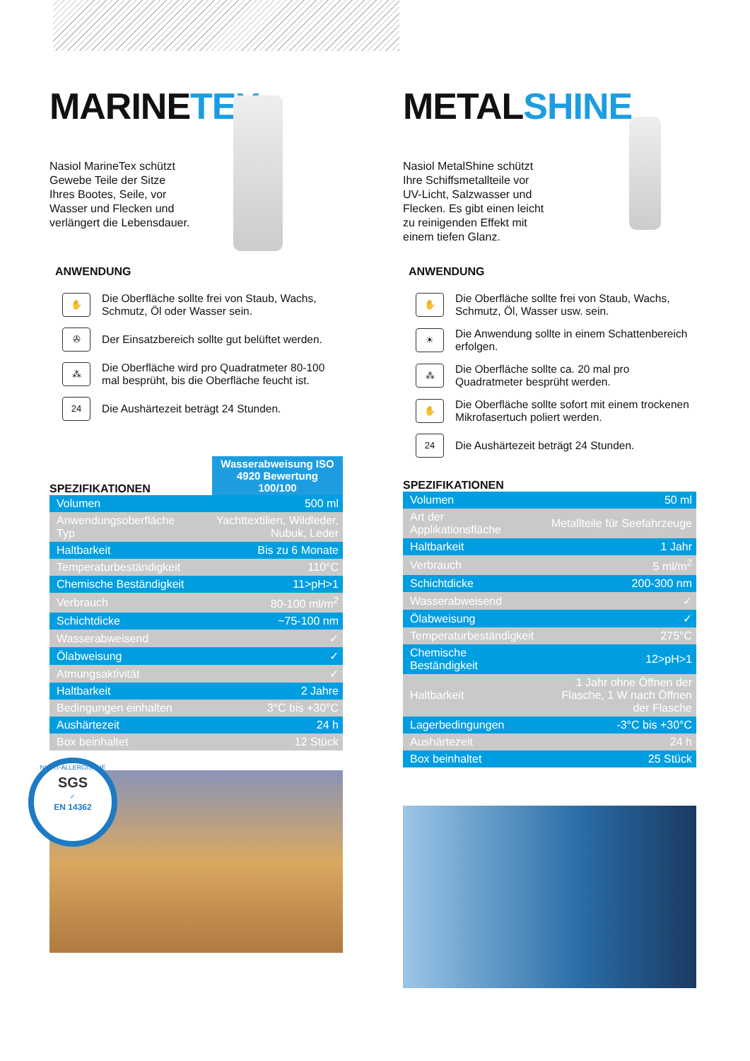MARINETEX
Nasiol MarineTex schützt Gewebe Teile der Sitze Ihres Bootes, Seile, vor Wasser und Flecken und verlängert die Lebensdauer.
ANWENDUNG
✋
Die Oberfläche sollte frei von Staub, Wachs, Schmutz, Öl oder Wasser sein.
✇
Der Einsatzbereich sollte gut belüftet werden.
⁂
Die Oberfläche wird pro Quadratmeter 80-100 mal besprüht, bis die Oberfläche feucht ist.
24
Die Aushärtezeit beträgt 24 Stunden.
SPEZIFIKATIONEN
Wasserabweisung ISO 4920 Bewertung 100/100
| Volumen | 500 ml |
| Anwendungsoberfläche Typ | Yachttextilien, Wildleder, Nubuk, Leder |
| Haltbarkeit | Bis zu 6 Monate |
| Temperaturbeständigkeit | 110°C |
| Chemische Beständigkeit | 11>pH>1 |
| Verbrauch | 80-100 ml/m<sup>2</sup> |
| Schichtdicke | ~75-100 nm |
| Wasserabweisend | ✓ |
| Ölabweisung | ✓ |
| Atmungsaktivität | ✓ |
| Haltbarkeit | 2 Jahre |
| Bedingungen einhalten | 3°C bis +30°C |
| Aushärtezeit | 24 h |
| Box beinhaltet | 12 Stück |
NICHT-ALLERGISCHE
SGS
✓
EN 14362
METALSHINE
Nasiol MetalShine schützt Ihre Schiffsmetallteile vor UV-Licht, Salzwasser und Flecken. Es gibt einen leicht zu reinigenden Effekt mit einem tiefen Glanz.
ANWENDUNG
✋
Die Oberfläche sollte frei von Staub, Wachs, Schmutz, Öl, Wasser usw. sein.
☀
Die Anwendung sollte in einem Schattenbereich erfolgen.
⁂
Die Oberfläche sollte ca. 20 mal pro Quadratmeter besprüht werden.
✋
Die Oberfläche sollte sofort mit einem trockenen Mikrofasertuch poliert werden.
24
Die Aushärtezeit beträgt 24 Stunden.
SPEZIFIKATIONEN
| Volumen | 50 ml |
| Art der Applikationsfläche | Metallteile für Seefahrzeuge |
| Haltbarkeit | 1 Jahr |
| Verbrauch | 5 ml/m<sup>2</sup> |
| Schichtdicke | 200-300 nm |
| Wasserabweisend | ✓ |
| Ölabweisung | ✓ |
| Temperaturbeständigkeit | 275°C |
| Chemische Beständigkeit | 12>pH>1 |
| Haltbarkeit | 1 Jahr ohne Öffnen der Flasche, 1 W nach Öffnen der Flasche |
| Lagerbedingungen | -3°C bis +30°C |
| Aushärtezeit | 24 h |
| Box beinhaltet | 25 Stück |